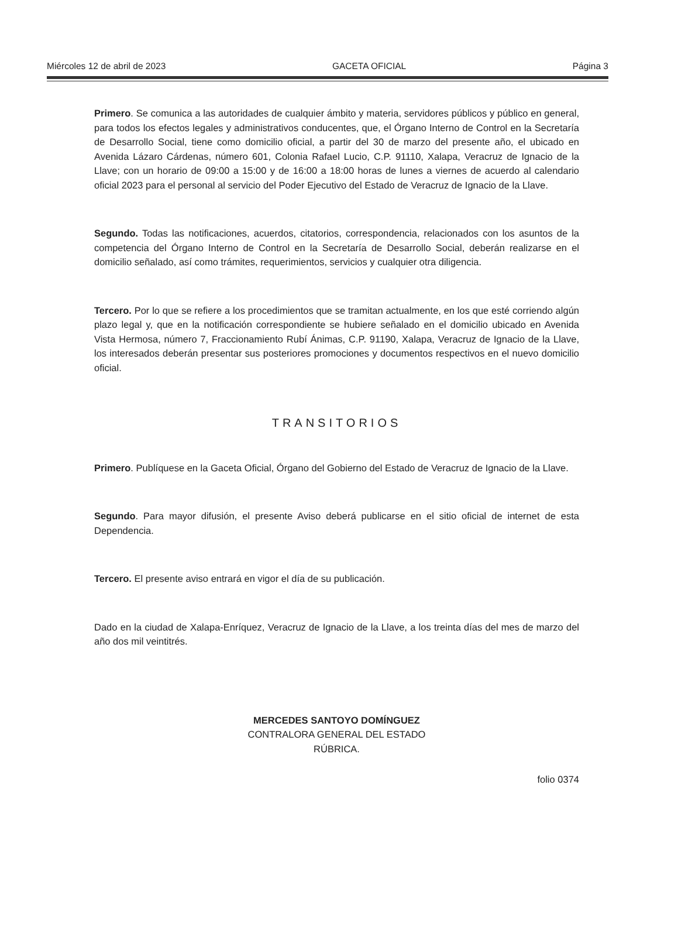Miércoles 12 de abril de 2023 GACETA OFICIAL Página 3
Primero. Se comunica a las autoridades de cualquier ámbito y materia, servidores públicos y público en general, para todos los efectos legales y administrativos conducentes, que, el Órgano Interno de Control en la Secretaría de Desarrollo Social, tiene como domicilio oficial, a partir del 30 de marzo del presente año, el ubicado en Avenida Lázaro Cárdenas, número 601, Colonia Rafael Lucio, C.P. 91110, Xalapa, Veracruz de Ignacio de la Llave; con un horario de 09:00 a 15:00 y de 16:00 a 18:00 horas de lunes a viernes de acuerdo al calendario oficial 2023 para el personal al servicio del Poder Ejecutivo del Estado de Veracruz de Ignacio de la Llave.
Segundo. Todas las notificaciones, acuerdos, citatorios, correspondencia, relacionados con los asuntos de la competencia del Órgano Interno de Control en la Secretaría de Desarrollo Social, deberán realizarse en el domicilio señalado, así como trámites, requerimientos, servicios y cualquier otra diligencia.
Tercero. Por lo que se refiere a los procedimientos que se tramitan actualmente, en los que esté corriendo algún plazo legal y, que en la notificación correspondiente se hubiere señalado en el domicilio ubicado en Avenida Vista Hermosa, número 7, Fraccionamiento Rubí Ánimas, C.P. 91190, Xalapa, Veracruz de Ignacio de la Llave, los interesados deberán presentar sus posteriores promociones y documentos respectivos en el nuevo domicilio oficial.
TRANSITORIOS
Primero. Publíquese en la Gaceta Oficial, Órgano del Gobierno del Estado de Veracruz de Ignacio de la Llave.
Segundo. Para mayor difusión, el presente Aviso deberá publicarse en el sitio oficial de internet de esta Dependencia.
Tercero. El presente aviso entrará en vigor el día de su publicación.
Dado en la ciudad de Xalapa-Enríquez, Veracruz de Ignacio de la Llave, a los treinta días del mes de marzo del año dos mil veintitrés.
MERCEDES SANTOYO DOMÍNGUEZ
CONTRALORA GENERAL DEL ESTADO
RÚBRICA.
folio 0374